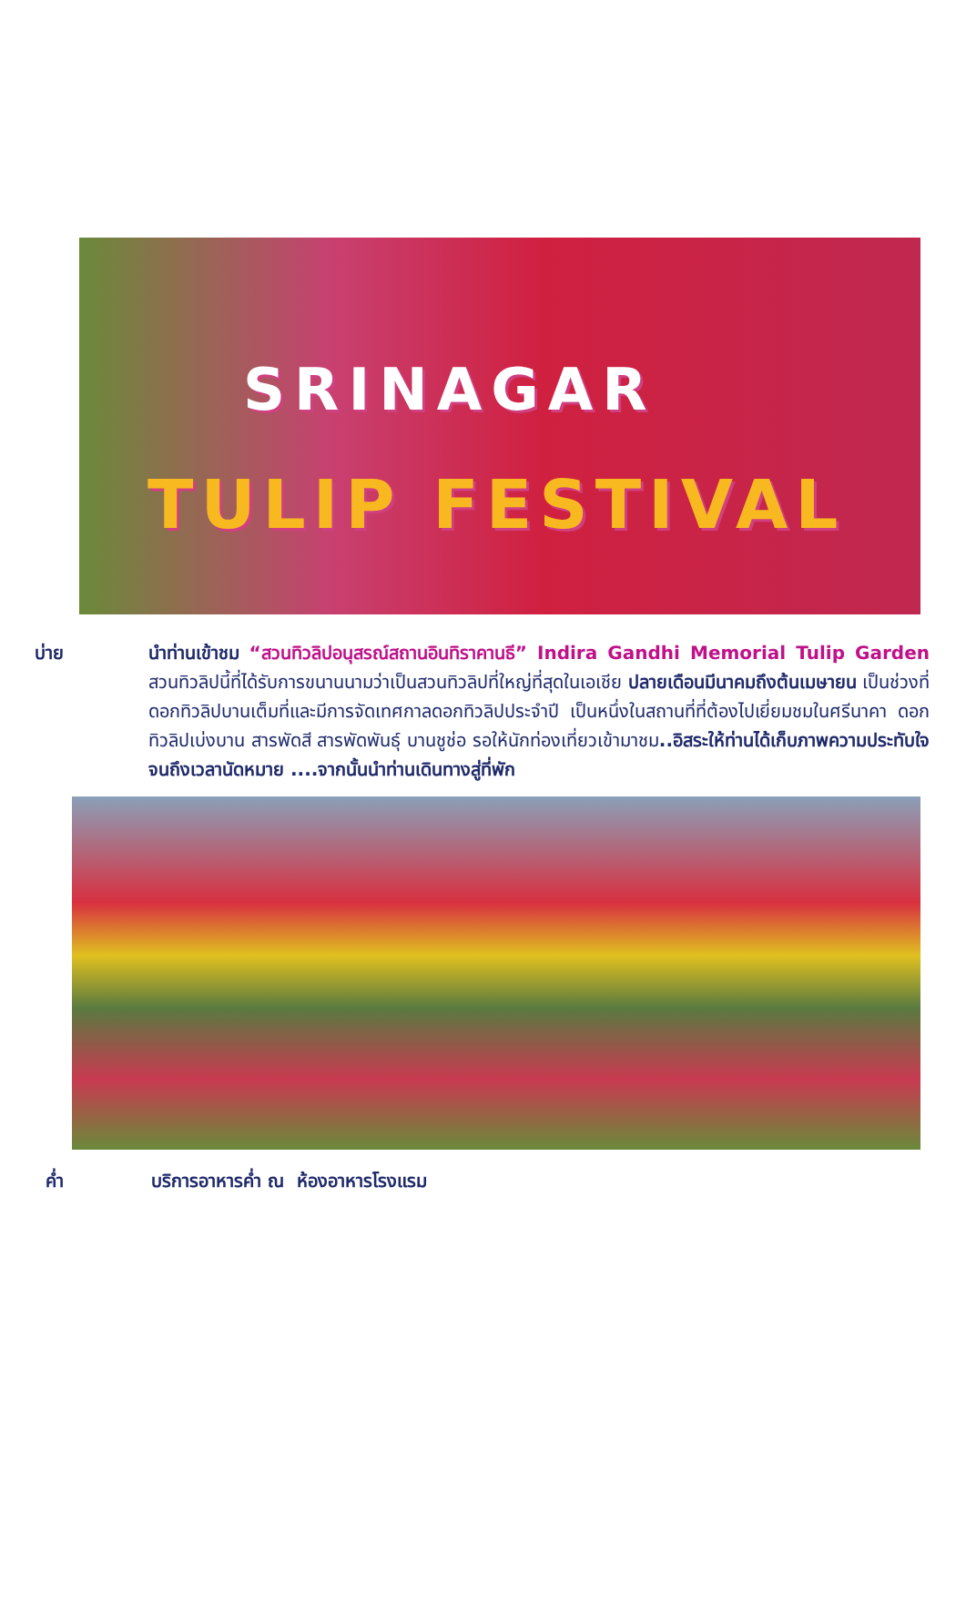SRINAGAR
TULIP FESTIVAL
บ่าย นำท่านเข้าชม “สวนทิวลิปอนุสรณ์สถานอินทิราคานธี” Indira Gandhi Memorial Tulip Garden สวนทิวลิปนี้ที่ได้รับการขนานนามว่าเป็นสวนทิวลิปที่ใหญ่ที่สุดในเอเชีย ปลายเดือนมีนาคมถึงต้นเมษายน เป็นช่วงที่ดอกทิวลิปบานเต็มที่และมีการจัดเทศกาลดอกทิวลิปประจำปี เป็นหนึ่งในสถานที่ที่ต้องไปเยี่ยมชมในศรีนาคา ดอกทิวลิปเบ่งบาน สารพัดสี สารพัดพันธุ์ บานชูช่อ รอให้นักท่องเที่ยวเข้ามาชม..อิสระให้ท่านได้เก็บภาพความประทับใจจนถึงเวลานัดหมาย ....จากนั้นนำท่านเดินทางสู่ที่พัก
ค่ำ บริการอาหารค่ำ ณ ห้องอาหารโรงแรม